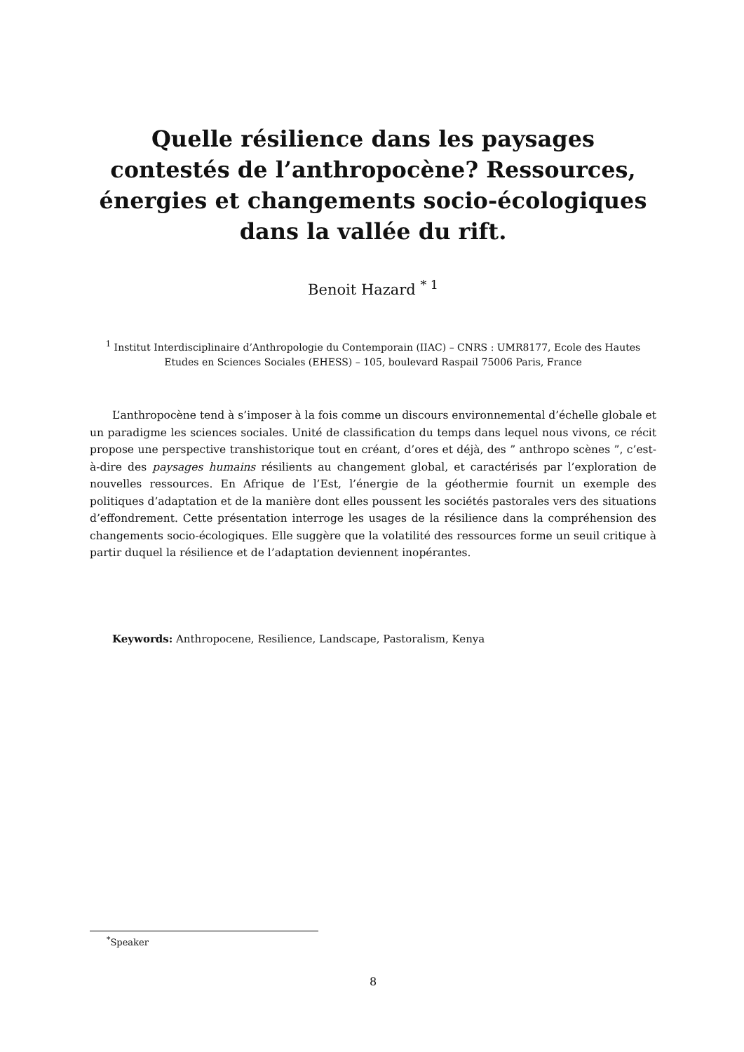Quelle résilience dans les paysages contestés de l’anthropocène? Ressources, énergies et changements socio-écologiques dans la vallée du rift.
Benoit Hazard <sup>* 1</sup>
<sup>1</sup> Institut Interdisciplinaire d’Anthropologie du Contemporain (IIAC) – CNRS : UMR8177, Ecole des Hautes Etudes en Sciences Sociales (EHESS) – 105, boulevard Raspail 75006 Paris, France
L’anthropocène tend à s’imposer à la fois comme un discours environnemental d’échelle globale et un paradigme les sciences sociales. Unité de classification du temps dans lequel nous vivons, ce récit propose une perspective transhistorique tout en créant, d’ores et déjà, des ” anthropo scènes ”, c’est-à-dire des paysages humains résilients au changement global, et caractérisés par l’exploration de nouvelles ressources. En Afrique de l’Est, l’énergie de la géothermie fournit un exemple des politiques d’adaptation et de la manière dont elles poussent les sociétés pastorales vers des situations d’effondrement. Cette présentation interroge les usages de la résilience dans la compréhension des changements socio-écologiques. Elle suggère que la volatilité des ressources forme un seuil critique à partir duquel la résilience et de l’adaptation deviennent inopérantes.
Keywords: Anthropocene, Resilience, Landscape, Pastoralism, Kenya
<sup>*</sup> Speaker
8